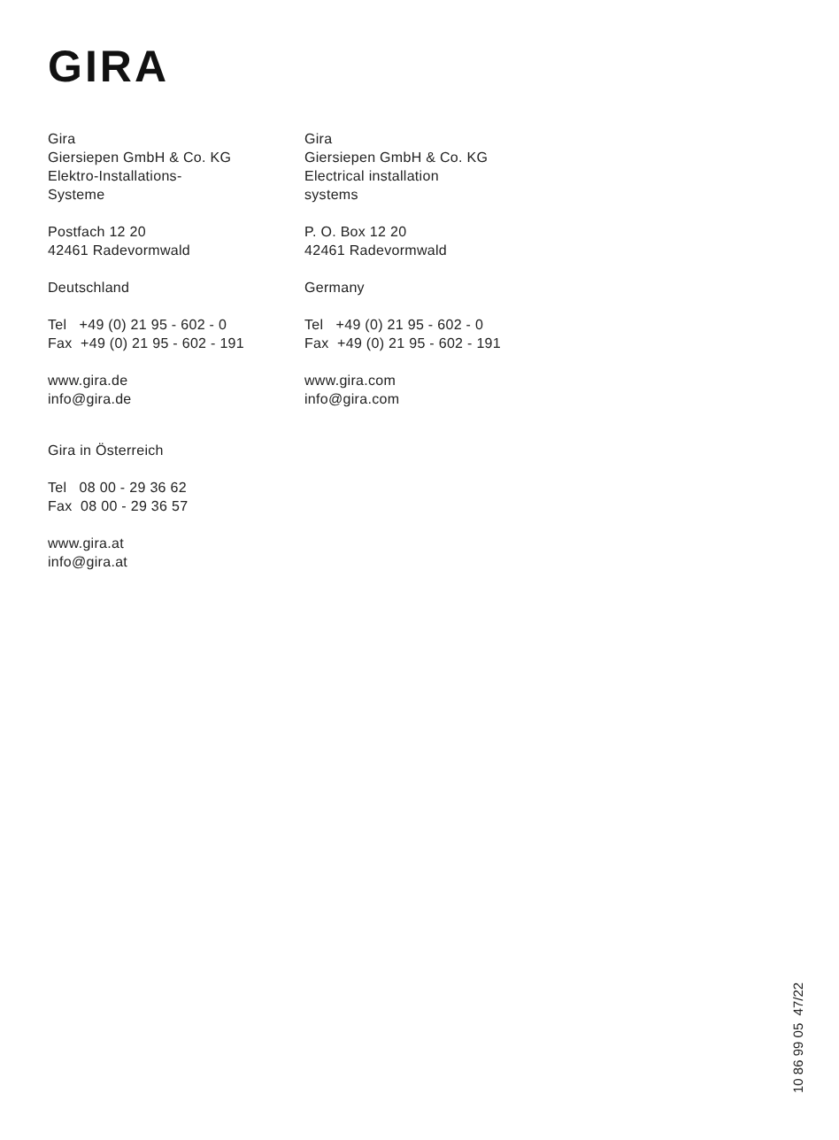GIRA
Gira
Giersiepen GmbH & Co. KG
Elektro-Installations-
Systeme
Postfach 12 20
42461 Radevormwald
Deutschland
Tel +49 (0) 21 95 - 602 - 0
Fax +49 (0) 21 95 - 602 - 191
www.gira.de
info@gira.de
Gira
Giersiepen GmbH & Co. KG
Electrical installation
systems
P. O. Box 12 20
42461 Radevormwald
Germany
Tel +49 (0) 21 95 - 602 - 0
Fax +49 (0) 21 95 - 602 - 191
www.gira.com
info@gira.com
Gira in Österreich
Tel 08 00 - 29 36 62
Fax 08 00 - 29 36 57
www.gira.at
info@gira.at
10 86 99 05 47/22